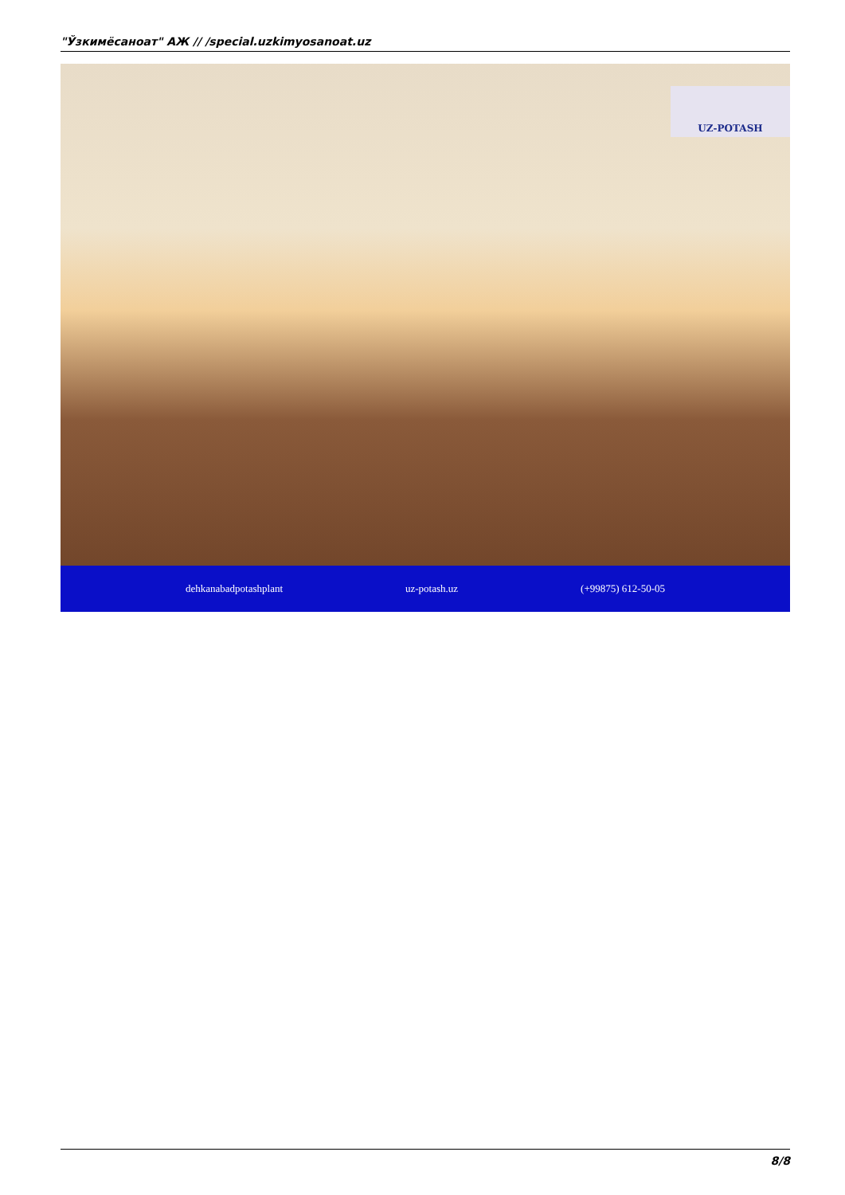"Ўзкимёсаноат" АЖ // /special.uzkimyosanoat.uz
UZ-POTASH
dehkanabadpotashplant uz-potash.uz (+99875) 612-50-05
8/8